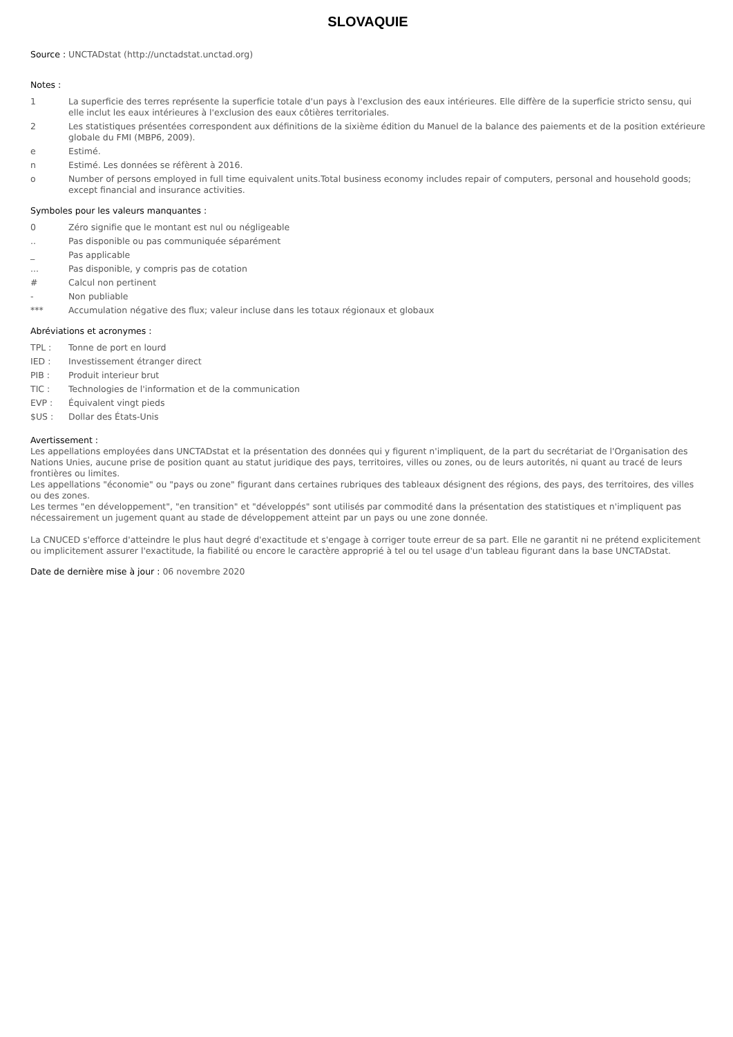SLOVAQUIE
Source : UNCTADstat (http://unctadstat.unctad.org)
Notes :
1 La superficie des terres représente la superficie totale d'un pays à l'exclusion des eaux intérieures. Elle diffère de la superficie stricto sensu, qui elle inclut les eaux intérieures à l'exclusion des eaux côtières territoriales.
2 Les statistiques présentées correspondent aux définitions de la sixième édition du Manuel de la balance des paiements et de la position extérieure globale du FMI (MBP6, 2009).
e Estimé.
n Estimé. Les données se réfèrent à 2016.
o Number of persons employed in full time equivalent units.Total business economy includes repair of computers, personal and household goods; except financial and insurance activities.
Symboles pour les valeurs manquantes :
0 Zéro signifie que le montant est nul ou négligeable
.. Pas disponible ou pas communiquée séparément
_ Pas applicable
... Pas disponible, y compris pas de cotation
# Calcul non pertinent
- Non publiable
*** Accumulation négative des flux; valeur incluse dans les totaux régionaux et globaux
Abréviations et acronymes :
TPL : Tonne de port en lourd
IED : Investissement étranger direct
PIB : Produit interieur brut
TIC : Technologies de l'information et de la communication
EVP : Équivalent vingt pieds
$US : Dollar des États-Unis
Avertissement :
Les appellations employées dans UNCTADstat et la présentation des données qui y figurent n'impliquent, de la part du secrétariat de l'Organisation des Nations Unies, aucune prise de position quant au statut juridique des pays, territoires, villes ou zones, ou de leurs autorités, ni quant au tracé de leurs frontières ou limites.
Les appellations "économie" ou "pays ou zone" figurant dans certaines rubriques des tableaux désignent des régions, des pays, des territoires, des villes ou des zones.
Les termes "en développement", "en transition" et "développés" sont utilisés par commodité dans la présentation des statistiques et n'impliquent pas nécessairement un jugement quant au stade de développement atteint par un pays ou une zone donnée.
La CNUCED s'efforce d'atteindre le plus haut degré d'exactitude et s'engage à corriger toute erreur de sa part. Elle ne garantit ni ne prétend explicitement ou implicitement assurer l'exactitude, la fiabilité ou encore le caractère approprié à tel ou tel usage d'un tableau figurant dans la base UNCTADstat.
Date de dernière mise à jour : 06 novembre 2020